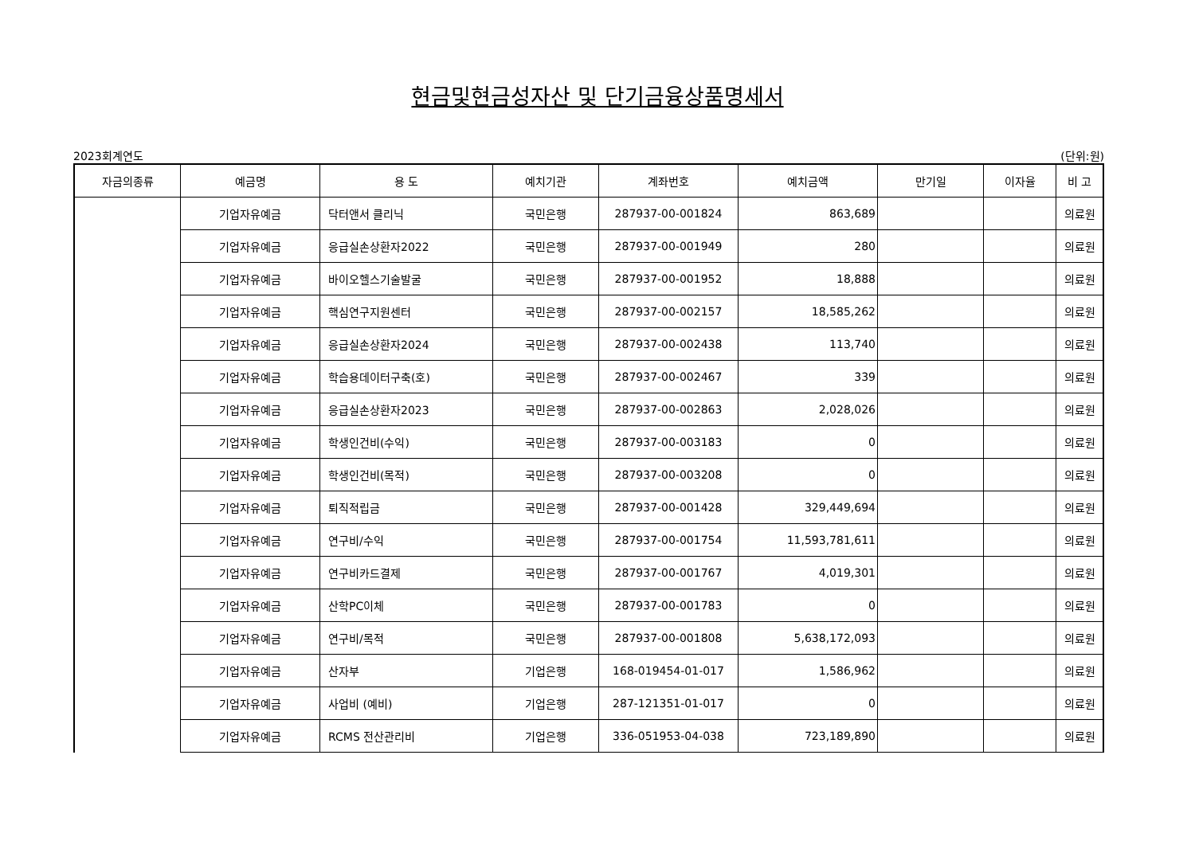현금및현금성자산 및 단기금융상품명세서
2023회계연도 (단위:원)
| 자금의종류 | 예금명 | 용 도 | 예치기관 | 계좌번호 | 예치금액 | 만기일 | 이자율 | 비 고 |
| --- | --- | --- | --- | --- | --- | --- | --- | --- |
| | 기업자유예금 | 닥터앤서 클리닉 | 국민은행 | 287937-00-001824 | 863,689 | | | 의료원 |
| | 기업자유예금 | 응급실손상환자2022 | 국민은행 | 287937-00-001949 | 280 | | | 의료원 |
| | 기업자유예금 | 바이오헬스기술발굴 | 국민은행 | 287937-00-001952 | 18,888 | | | 의료원 |
| | 기업자유예금 | 핵심연구지원센터 | 국민은행 | 287937-00-002157 | 18,585,262 | | | 의료원 |
| | 기업자유예금 | 응급실손상환자2024 | 국민은행 | 287937-00-002438 | 113,740 | | | 의료원 |
| | 기업자유예금 | 학습용데이터구축(호) | 국민은행 | 287937-00-002467 | 339 | | | 의료원 |
| | 기업자유예금 | 응급실손상환자2023 | 국민은행 | 287937-00-002863 | 2,028,026 | | | 의료원 |
| | 기업자유예금 | 학생인건비(수익) | 국민은행 | 287937-00-003183 | 0 | | | 의료원 |
| | 기업자유예금 | 학생인건비(목적) | 국민은행 | 287937-00-003208 | 0 | | | 의료원 |
| | 기업자유예금 | 퇴직적립금 | 국민은행 | 287937-00-001428 | 329,449,694 | | | 의료원 |
| | 기업자유예금 | 연구비/수익 | 국민은행 | 287937-00-001754 | 11,593,781,611 | | | 의료원 |
| | 기업자유예금 | 연구비카드결제 | 국민은행 | 287937-00-001767 | 4,019,301 | | | 의료원 |
| | 기업자유예금 | 산학PC이체 | 국민은행 | 287937-00-001783 | 0 | | | 의료원 |
| | 기업자유예금 | 연구비/목적 | 국민은행 | 287937-00-001808 | 5,638,172,093 | | | 의료원 |
| | 기업자유예금 | 산자부 | 기업은행 | 168-019454-01-017 | 1,586,962 | | | 의료원 |
| | 기업자유예금 | 사업비 (예비) | 기업은행 | 287-121351-01-017 | 0 | | | 의료원 |
| | 기업자유예금 | RCMS 전산관리비 | 기업은행 | 336-051953-04-038 | 723,189,890 | | | 의료원 |